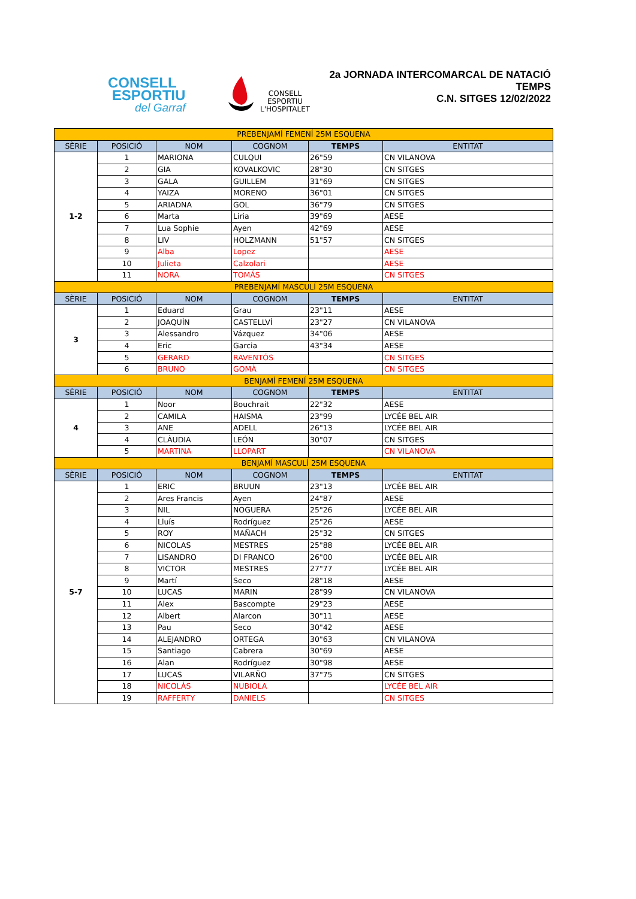CONSELL
ESPORTIU
del Garraf
CONSELL
ESPORTIU
L'HOSPITALET
2a JORNADA INTERCOMARCAL DE NATACIÓ
TEMPS
C.N. SITGES 12/02/2022
| PREBENJAMÍ FEMENÍ 25M ESQUENA | | | | | |
| SÈRIE | POSICIÓ | NOM | COGNOM | TEMPS | ENTITAT |
| 1-2 | 1 | MARIONA | CULQUI | 26"59 | CN VILANOVA |
| | 2 | GIA | KOVALKOVIC | 28"30 | CN SITGES |
| | 3 | GALA | GUILLEM | 31"69 | CN SITGES |
| | 4 | YAIZA | MORENO | 36"01 | CN SITGES |
| | 5 | ARIADNA | GOL | 36"79 | CN SITGES |
| | 6 | Marta | Liria | 39"69 | AESE |
| | 7 | Lua Sophie | Ayen | 42"69 | AESE |
| | 8 | LIV | HOLZMANN | 51"57 | CN SITGES |
| | 9 | Alba | Lopez | | AESE |
| | 10 | Julieta | Calzolari | | AESE |
| | 11 | NORA | TOMÁS | | CN SITGES |
| PREBENJAMÍ MASCULÍ 25M ESQUENA | | | | | |
| SÈRIE | POSICIÓ | NOM | COGNOM | TEMPS | ENTITAT |
| 3 | 1 | Eduard | Grau | 23"11 | AESE |
| | 2 | JOAQUÍN | CASTELLVÍ | 23"27 | CN VILANOVA |
| | 3 | Alessandro | Vázquez | 34"06 | AESE |
| | 4 | Eric | Garcia | 43"34 | AESE |
| | 5 | GERARD | RAVENTÓS | | CN SITGES |
| | 6 | BRUNO | GOMÀ | | CN SITGES |
| BENJAMÍ FEMENÍ 25M ESQUENA | | | | | |
| SÈRIE | POSICIÓ | NOM | COGNOM | TEMPS | ENTITAT |
| 4 | 1 | Noor | Bouchrait | 22"32 | AESE |
| | 2 | CAMILA | HAISMA | 23"99 | LYCÉE BEL AIR |
| | 3 | ANE | ADELL | 26"13 | LYCÉE BEL AIR |
| | 4 | CLÀUDIA | LEÓN | 30"07 | CN SITGES |
| | 5 | MARTINA | LLOPART | | CN VILANOVA |
| BENJAMÍ MASCULÍ 25M ESQUENA | | | | | |
| SÈRIE | POSICIÓ | NOM | COGNOM | TEMPS | ENTITAT |
| 5-7 | 1 | ERIC | BRUUN | 23"13 | LYCÉE BEL AIR |
| | 2 | Ares Francis | Ayen | 24"87 | AESE |
| | 3 | NIL | NOGUERA | 25"26 | LYCÉE BEL AIR |
| | 4 | Lluís | Rodríguez | 25"26 | AESE |
| | 5 | ROY | MAÑACH | 25"32 | CN SITGES |
| | 6 | NICOLAS | MESTRES | 25"88 | LYCÉE BEL AIR |
| | 7 | LISANDRO | DI FRANCO | 26"00 | LYCÉE BEL AIR |
| | 8 | VICTOR | MESTRES | 27"77 | LYCÉE BEL AIR |
| | 9 | Martí | Seco | 28"18 | AESE |
| | 10 | LUCAS | MARIN | 28"99 | CN VILANOVA |
| | 11 | Alex | Bascompte | 29"23 | AESE |
| | 12 | Albert | Alarcon | 30"11 | AESE |
| | 13 | Pau | Seco | 30"42 | AESE |
| | 14 | ALEJANDRO | ORTEGA | 30"63 | CN VILANOVA |
| | 15 | Santiago | Cabrera | 30"69 | AESE |
| | 16 | Alan | Rodríguez | 30"98 | AESE |
| | 17 | LUCAS | VILARÑO | 37"75 | CN SITGES |
| | 18 | NICOLÁS | NUBIOLA | | LYCÉE BEL AIR |
| | 19 | RAFFERTY | DANIELS | | CN SITGES |